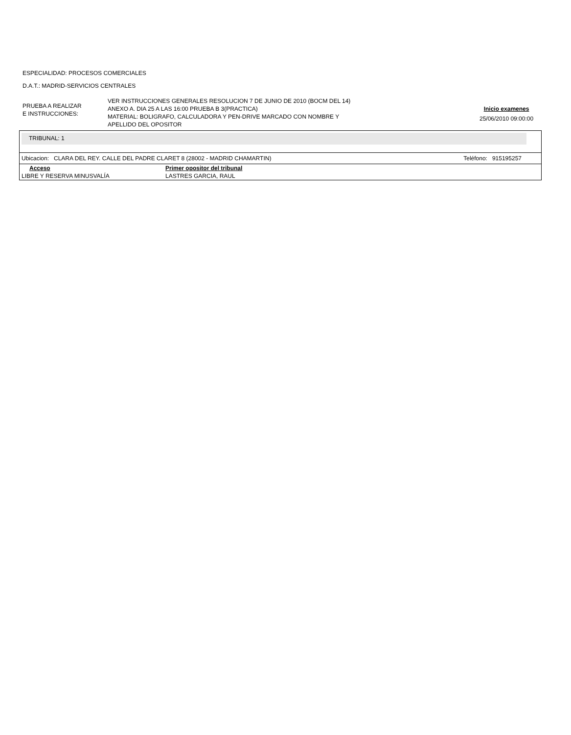ESPECIALIDAD: PROCESOS COMERCIALES
D.A.T.: MADRID-SERVICIOS CENTRALES
PRUEBA A REALIZAR
E INSTRUCCIONES:
VER INSTRUCCIONES GENERALES RESOLUCION 7 DE JUNIO DE 2010 (BOCM DEL 14)
ANEXO A. DIA 25 A LAS 16:00 PRUEBA B 3(PRACTICA)
MATERIAL: BOLIGRAFO, CALCULADORA Y PEN-DRIVE MARCADO CON NOMBRE Y
APELLIDO DEL OPOSITOR
Inicio examenes
25/06/2010 09:00:00
TRIBUNAL: 1
Ubicacion: CLARA DEL REY. CALLE DEL PADRE CLARET 8 (28002 - MADRID CHAMARTIN) Teléfono: 915195257
| Acceso | Primer opositor del tribunal |
| --- | --- |
| LIBRE Y RESERVA MINUSVALÍA | LASTRES GARCIA, RAUL |